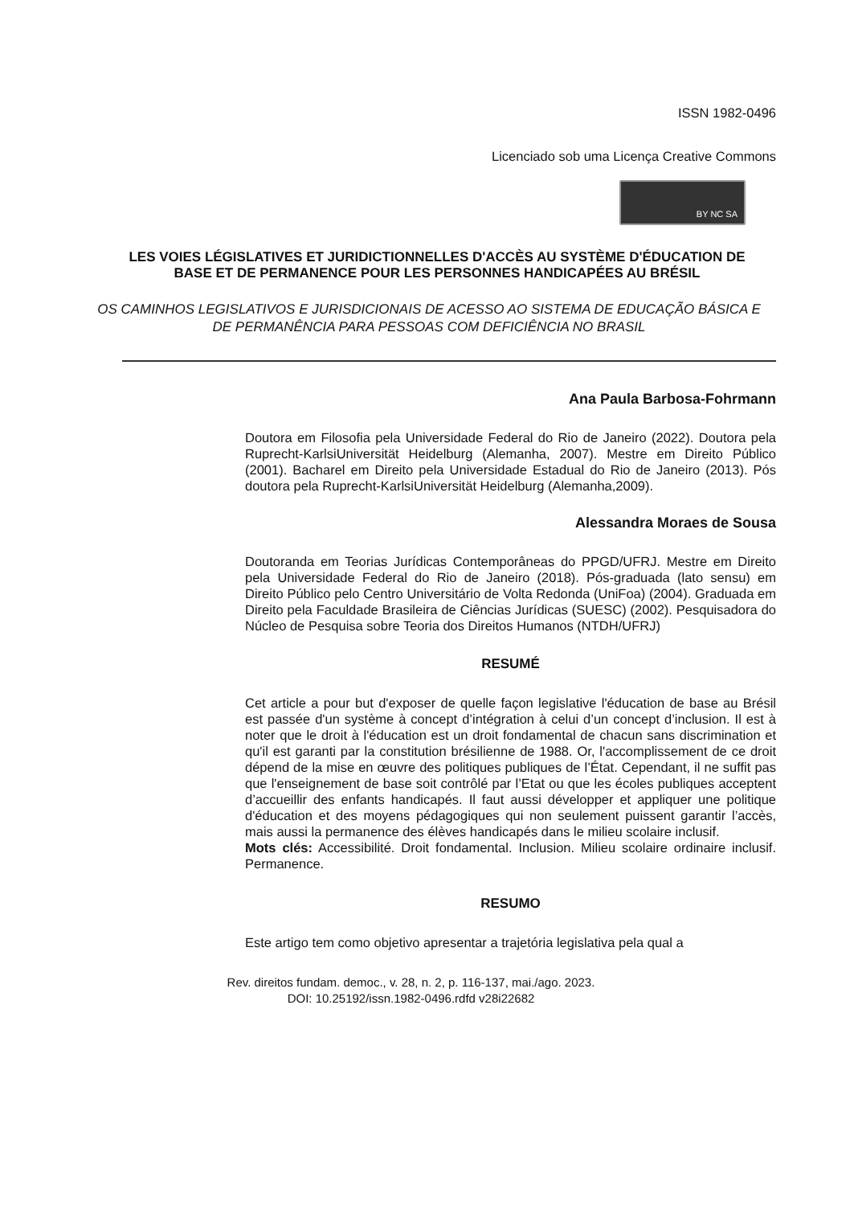ISSN 1982-0496
Licenciado sob uma Licença Creative Commons
BY NC SA
LES VOIES LÉGISLATIVES ET JURIDICTIONNELLES D'ACCÈS AU SYSTÈME D'ÉDUCATION DE BASE ET DE PERMANENCE POUR LES PERSONNES HANDICAPÉES AU BRÉSIL
OS CAMINHOS LEGISLATIVOS E JURISDICIONAIS DE ACESSO AO SISTEMA DE EDUCAÇÃO BÁSICA E DE PERMANÊNCIA PARA PESSOAS COM DEFICIÊNCIA NO BRASIL
Ana Paula Barbosa-Fohrmann
Doutora em Filosofia pela Universidade Federal do Rio de Janeiro (2022). Doutora pela Ruprecht-KarlsiUniversität Heidelburg (Alemanha, 2007). Mestre em Direito Público (2001). Bacharel em Direito pela Universidade Estadual do Rio de Janeiro (2013). Pós doutora pela Ruprecht-KarlsiUniversität Heidelburg (Alemanha,2009).
Alessandra Moraes de Sousa
Doutoranda em Teorias Jurídicas Contemporâneas do PPGD/UFRJ. Mestre em Direito pela Universidade Federal do Rio de Janeiro (2018). Pós-graduada (lato sensu) em Direito Público pelo Centro Universitário de Volta Redonda (UniFoa) (2004). Graduada em Direito pela Faculdade Brasileira de Ciências Jurídicas (SUESC) (2002). Pesquisadora do Núcleo de Pesquisa sobre Teoria dos Direitos Humanos (NTDH/UFRJ)
RESUMÉ
Cet article a pour but d'exposer de quelle façon legislative l'éducation de base au Brésil est passée d'un système à concept d’intégration à celui d’un concept d’inclusion. Il est à noter que le droit à l'éducation est un droit fondamental de chacun sans discrimination et qu'il est garanti par la constitution brésilienne de 1988. Or, l'accomplissement de ce droit dépend de la mise en œuvre des politiques publiques de l’État. Cependant, il ne suffit pas que l'enseignement de base soit contrôlé par l’Etat ou que les écoles publiques acceptent d’accueillir des enfants handicapés. Il faut aussi développer et appliquer une politique d'éducation et des moyens pédagogiques qui non seulement puissent garantir l’accès, mais aussi la permanence des élèves handicapés dans le milieu scolaire inclusif.
Mots clés: Accessibilité. Droit fondamental. Inclusion. Milieu scolaire ordinaire inclusif. Permanence.
RESUMO
Este artigo tem como objetivo apresentar a trajetória legislativa pela qual a
Rev. direitos fundam. democ., v. 28, n. 2, p. 116-137, mai./ago. 2023.
DOI: 10.25192/issn.1982-0496.rdfd v28i22682